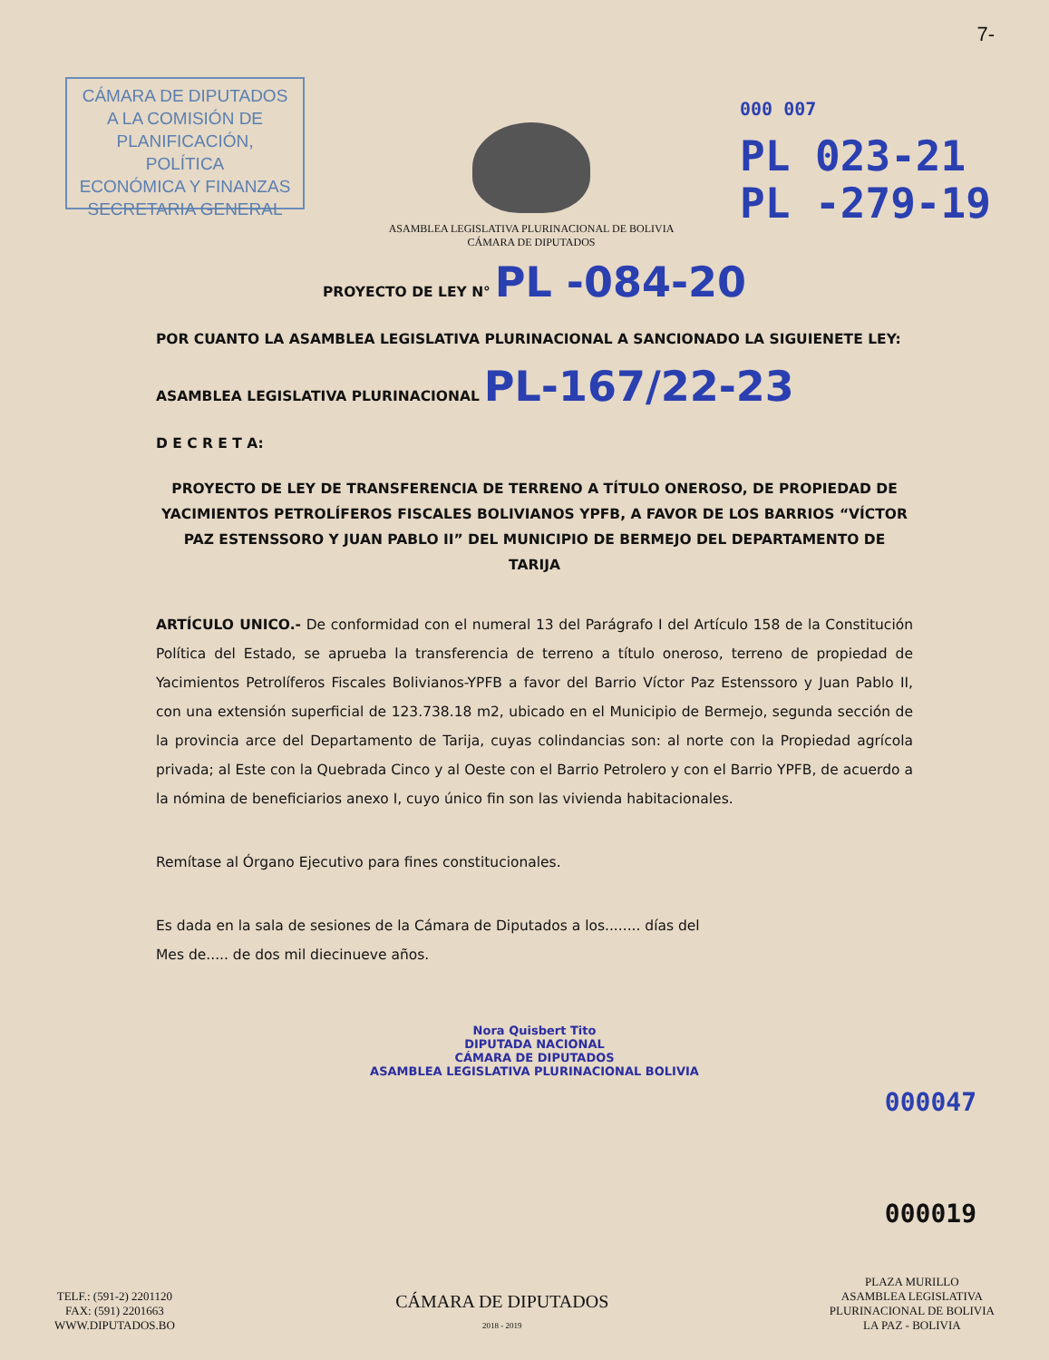7-
CÁMARA DE DIPUTADOS
A LA COMISIÓN DE
PLANIFICACIÓN, POLÍTICA
ECONÓMICA Y FINANZAS
SECRETARIA GENERAL
ASAMBLEA LEGISLATIVA PLURINACIONAL DE BOLIVIA
CÁMARA DE DIPUTADOS
000 007
PL 023-21
PL -279-19
PROYECTO DE LEY N° PL -084-20
POR CUANTO LA ASAMBLEA LEGISLATIVA PLURINACIONAL A SANCIONADO LA SIGUIENETE LEY:
ASAMBLEA LEGISLATIVA PLURINACIONAL PL-167/22-23
D E C R E T A:
PROYECTO DE LEY DE TRANSFERENCIA DE TERRENO A TÍTULO ONEROSO, DE PROPIEDAD DE YACIMIENTOS PETROLÍFEROS FISCALES BOLIVIANOS YPFB, A FAVOR DE LOS BARRIOS “VÍCTOR PAZ ESTENSSORO Y JUAN PABLO II” DEL MUNICIPIO DE BERMEJO DEL DEPARTAMENTO DE TARIJA
ARTÍCULO UNICO.- De conformidad con el numeral 13 del Parágrafo I del Artículo 158 de la Constitución Política del Estado, se aprueba la transferencia de terreno a título oneroso, terreno de propiedad de Yacimientos Petrolíferos Fiscales Bolivianos-YPFB a favor del Barrio Víctor Paz Estenssoro y Juan Pablo II, con una extensión superficial de 123.738.18 m2, ubicado en el Municipio de Bermejo, segunda sección de la provincia arce del Departamento de Tarija, cuyas colindancias son: al norte con la Propiedad agrícola privada; al Este con la Quebrada Cinco y al Oeste con el Barrio Petrolero y con el Barrio YPFB, de acuerdo a la nómina de beneficiarios anexo I, cuyo único fin son las vivienda habitacionales.
Remítase al Órgano Ejecutivo para fines constitucionales.
Es dada en la sala de sesiones de la Cámara de Diputados a los........ días del
Mes de..... de dos mil diecinueve años.
Nora Quisbert Tito
DIPUTADA NACIONAL
CÁMARA DE DIPUTADOS
ASAMBLEA LEGISLATIVA PLURINACIONAL BOLIVIA
000047
000019
TELF.: (591-2) 2201120
FAX: (591) 2201663
WWW.DIPUTADOS.BO
CÁMARA DE DIPUTADOS
2018 - 2019
PLAZA MURILLO
ASAMBLEA LEGISLATIVA
PLURINACIONAL DE BOLIVIA
LA PAZ - BOLIVIA